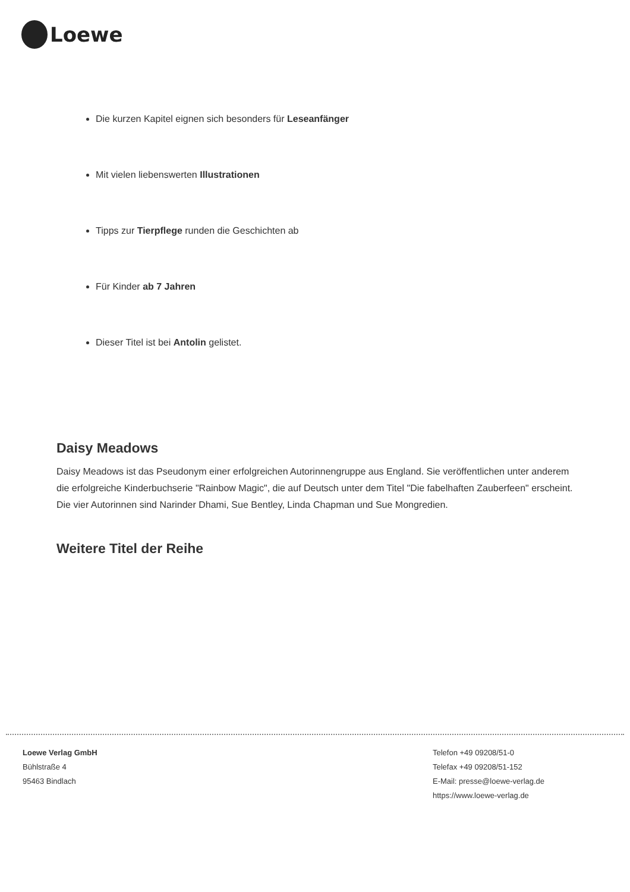Loewe
Die kurzen Kapitel eignen sich besonders für Leseanfänger
Mit vielen liebenswerten Illustrationen
Tipps zur Tierpflege runden die Geschichten ab
Für Kinder ab 7 Jahren
Dieser Titel ist bei Antolin gelistet.
Daisy Meadows
Daisy Meadows ist das Pseudonym einer erfolgreichen Autorinnengruppe aus England. Sie veröffentlichen unter anderem die erfolgreiche Kinderbuchserie "Rainbow Magic", die auf Deutsch unter dem Titel "Die fabelhaften Zauberfeen" erscheint. Die vier Autorinnen sind Narinder Dhami, Sue Bentley, Linda Chapman und Sue Mongredien.
Weitere Titel der Reihe
Loewe Verlag GmbH
Bühlstraße 4
95463 Bindlach
Telefon +49 09208/51-0
Telefax +49 09208/51-152
E-Mail: presse@loewe-verlag.de
https://www.loewe-verlag.de